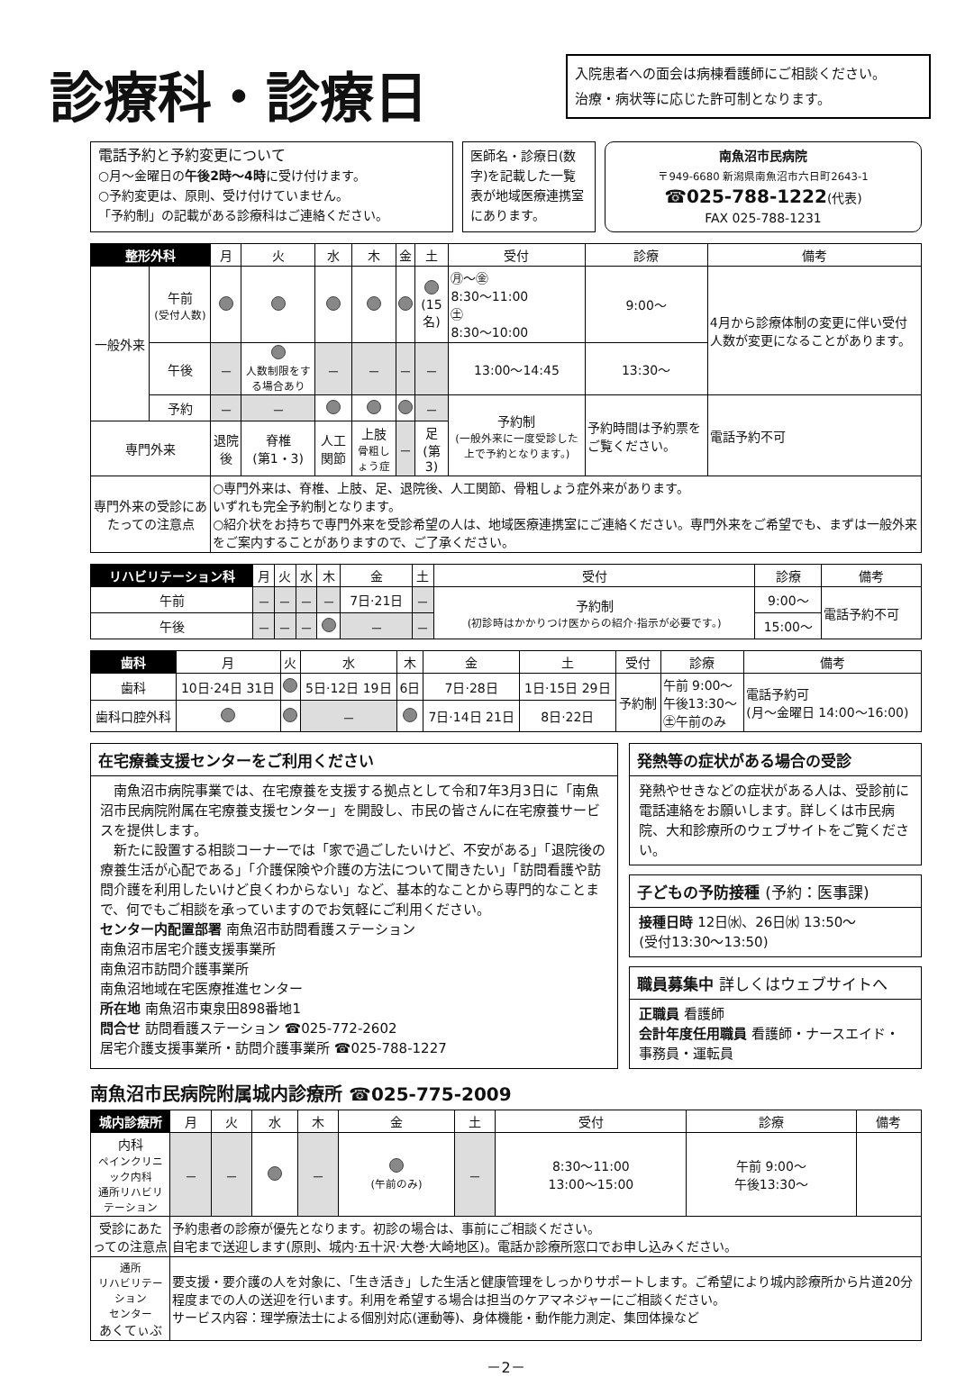入院患者への面会は病棟看護師にご相談ください。
治療・病状等に応じた許可制となります。
診療科・診療日
電話予約と予約変更について
○月～金曜日の午後2時～4時に受け付けます。
○予約変更は、原則、受け付けていません。
「予約制」の記載がある診療科はご連絡ください。
医師名・診療日(数字)を記載した一覧表が地域医療連携室にあります。
南魚沼市民病院
〒949-6680 新潟県南魚沼市六日町2643-1
☎025-788-1222(代表)
FAX 025-788-1231
| 整形外科 | | 月 | 火 | 水 | 木 | 金 | 土 | 受付 | 診療 | 備考 |
| --- | --- | --- | --- | --- | --- | --- | --- | --- | --- | --- |
| 一般外来 | 午前 (受付人数) | | | | | | (15名) | ㊊～㊎ 8:30～11:00 ㊏ 8:30～10:00 | 9:00～ | 4月から診療体制の変更に伴い受付人数が変更になることがあります。 |
| | 午後 | － | 人数制限をする場合あり | － | － | － | － | 13:00～14:45 | 13:30～ | |
| | 予約 | － | － | | | | － | 予約制 (一般外来に一度受診した上で予約となります。) | 予約時間は予約票をご覧ください。 | 電話予約不可 |
| 専門外来 | | 退院後 | 脊椎 (第1・3) | 人工関節 | 上肢 骨粗しょう症 | － | 足 (第3) | | | |
| 専門外来の受診にあたっての注意点 | | ○専門外来は、脊椎、上肢、足、退院後、人工関節、骨粗しょう症外来があります。 いずれも完全予約制となります。 ○紹介状をお持ちで専門外来を受診希望の人は、地域医療連携室にご連絡ください。専門外来をご希望でも、まずは一般外来をご案内することがありますので、ご了承ください。 | | | | | | | | |
| リハビリテーション科 | 月 | 火 | 水 | 木 | 金 | 土 | 受付 | 診療 | 備考 |
| --- | --- | --- | --- | --- | --- | --- | --- | --- | --- |
| 午前 | － | － | － | － | 7日·21日 | － | 予約制 (初診時はかかりつけ医からの紹介·指示が必要です。) | 9:00～ | 電話予約不可 |
| 午後 | － | － | － | | － | － | | 15:00～ | |
| 歯科 | 月 | 火 | 水 | 木 | 金 | 土 | 受付 | 診療 | 備考 |
| --- | --- | --- | --- | --- | --- | --- | --- | --- | --- |
| 歯科 | 10日·24日 31日 | | 5日·12日 19日 | 6日 | 7日·28日 | 1日·15日 29日 | 予約制 | 午前 9:00～ 午後13:30～ ㊏午前のみ | 電話予約可 (月～金曜日 14:00～16:00) |
| 歯科口腔外科 | | | － | | 7日·14日 21日 | 8日·22日 | | | |
在宅療養支援センターをご利用ください
　南魚沼市病院事業では、在宅療養を支援する拠点として令和7年3月3日に「南魚沼市民病院附属在宅療養支援センター」を開設し、市民の皆さんに在宅療養サービスを提供します。
　新たに設置する相談コーナーでは「家で過ごしたいけど、不安がある」「退院後の療養生活が心配である」「介護保険や介護の方法について聞きたい」「訪問看護や訪問介護を利用したいけど良くわからない」など、基本的なことから専門的なことまで、何でもご相談を承っていますのでお気軽にご利用ください。
センター内配置部署 南魚沼市訪問看護ステーション
南魚沼市居宅介護支援事業所
南魚沼市訪問介護事業所
南魚沼地域在宅医療推進センター
所在地 南魚沼市東泉田898番地1
問合せ 訪問看護ステーション ☎025-772-2602
居宅介護支援事業所・訪問介護事業所 ☎025-788-1227
発熱等の症状がある場合の受診
発熱やせきなどの症状がある人は、受診前に電話連絡をお願いします。詳しくは市民病院、大和診療所のウェブサイトをご覧ください。
子どもの予防接種 (予約：医事課)
接種日時 12日㈬、26日㈬ 13:50～
(受付13:30～13:50)
職員募集中 詳しくはウェブサイトへ
正職員 看護師
会計年度任用職員 看護師・ナースエイド・事務員・運転員
南魚沼市民病院附属城内診療所 ☎025-775-2009
| 城内診療所 | 月 | 火 | 水 | 木 | 金 | 土 | 受付 | 診療 | 備考 |
| --- | --- | --- | --- | --- | --- | --- | --- | --- | --- |
| 内科 ペインクリニック内科 通所リハビリテーション | － | － | | － | (午前のみ) | － | 8:30～11:00 13:00～15:00 | 午前 9:00～ 午後13:30～ | |
| 受診にあたっての注意点 | 予約患者の診療が優先となります。初診の場合は、事前にご相談ください。 自宅まで送迎します(原則、城内·五十沢·大巻·大崎地区)。電話か診療所窓口でお申し込みください。 | | | | | | | | |
| 通所 リハビリテーション センター あくてぃぶ | 要支援・要介護の人を対象に、「生き活き」した生活と健康管理をしっかりサポートします。ご希望により城内診療所から片道20分程度までの人の送迎を行います。利用を希望する場合は担当のケアマネジャーにご相談ください。 サービス内容：理学療法士による個別対応(運動等)、身体機能・動作能力測定、集団体操など | | | | | | | | |
－2－